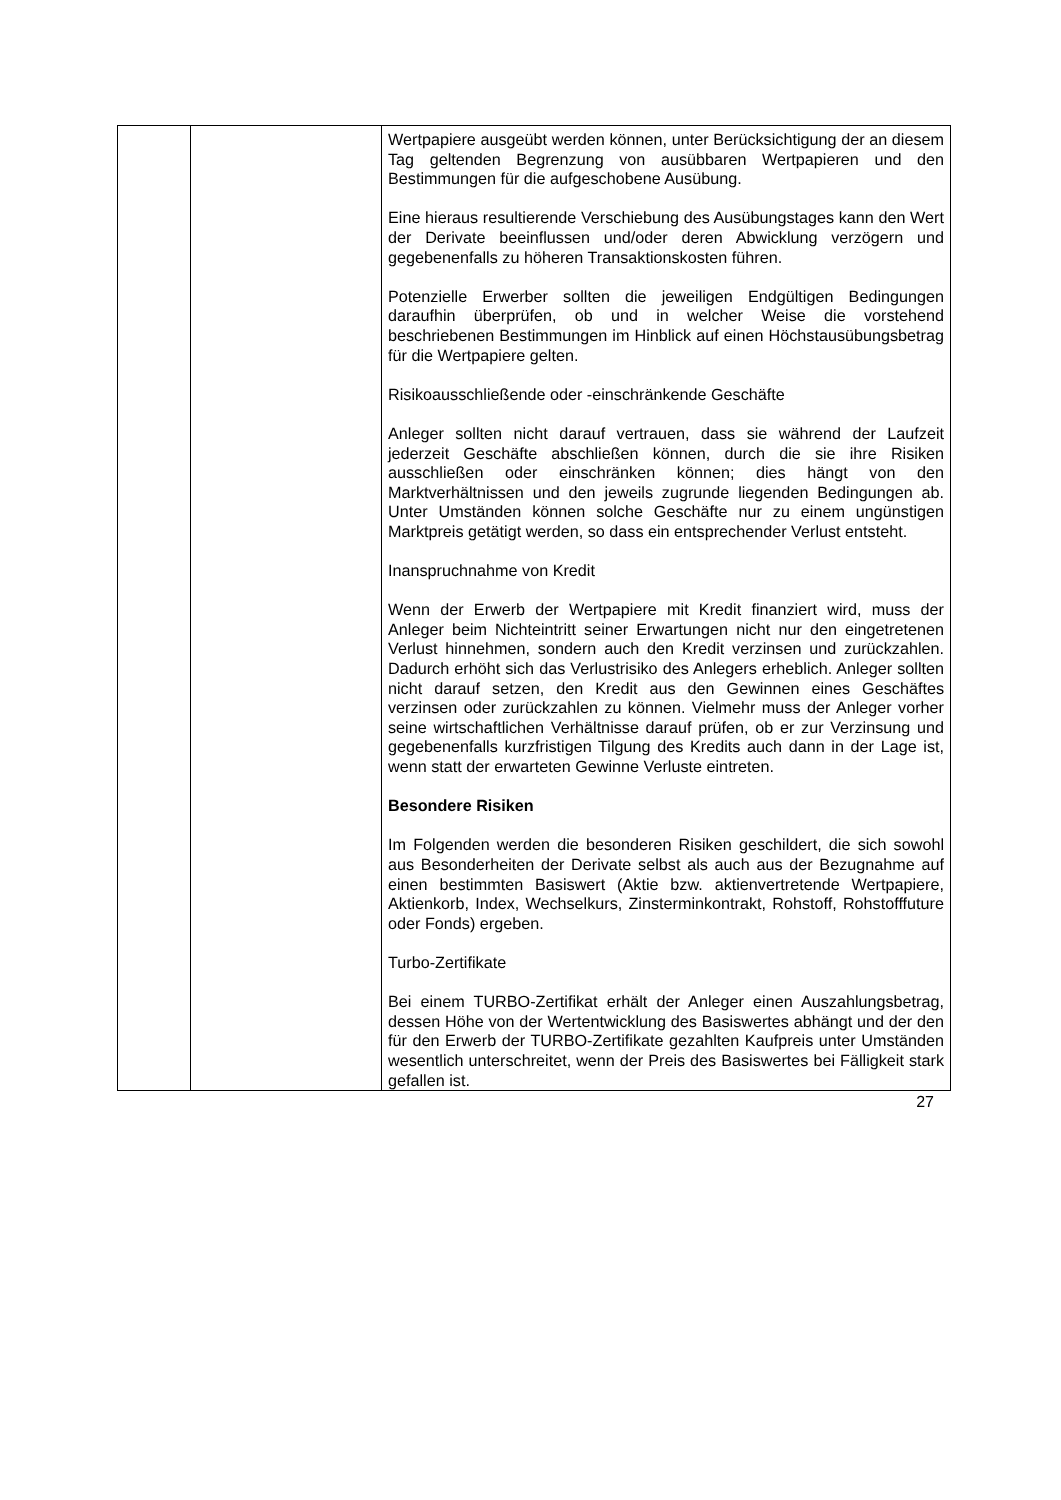| | | Wertpapiere ausgeübt werden können, unter Berücksichtigung der an diesem Tag geltenden Begrenzung von ausübbaren Wertpapieren und den Bestimmungen für die aufgeschobene Ausübung. Eine hieraus resultierende Verschiebung des Ausübungstages kann den Wert der Derivate beeinflussen und/oder deren Abwicklung verzögern und gegebenenfalls zu höheren Transaktionskosten führen. Potenzielle Erwerber sollten die jeweiligen Endgültigen Bedingungen daraufhin überprüfen, ob und in welcher Weise die vorstehend beschriebenen Bestimmungen im Hinblick auf einen Höchstausübungsbetrag für die Wertpapiere gelten. Risikoausschließende oder -einschränkende Geschäfte Anleger sollten nicht darauf vertrauen, dass sie während der Laufzeit jederzeit Geschäfte abschließen können, durch die sie ihre Risiken ausschließen oder einschränken können; dies hängt von den Marktverhältnissen und den jeweils zugrunde liegenden Bedingungen ab. Unter Umständen können solche Geschäfte nur zu einem ungünstigen Marktpreis getätigt werden, so dass ein entsprechender Verlust entsteht. Inanspruchnahme von Kredit Wenn der Erwerb der Wertpapiere mit Kredit finanziert wird, muss der Anleger beim Nichteintritt seiner Erwartungen nicht nur den eingetretenen Verlust hinnehmen, sondern auch den Kredit verzinsen und zurückzahlen. Dadurch erhöht sich das Verlustrisiko des Anlegers erheblich. Anleger sollten nicht darauf setzen, den Kredit aus den Gewinnen eines Geschäftes verzinsen oder zurückzahlen zu können. Vielmehr muss der Anleger vorher seine wirtschaftlichen Verhältnisse darauf prüfen, ob er zur Verzinsung und gegebenenfalls kurzfristigen Tilgung des Kredits auch dann in der Lage ist, wenn statt der erwarteten Gewinne Verluste eintreten. Besondere Risiken Im Folgenden werden die besonderen Risiken geschildert, die sich sowohl aus Besonderheiten der Derivate selbst als auch aus der Bezugnahme auf einen bestimmten Basiswert (Aktie bzw. aktienvertretende Wertpapiere, Aktienkorb, Index, Wechselkurs, Zinsterminkontrakt, Rohstoff, Rohstofffuture oder Fonds) ergeben. Turbo-Zertifikate Bei einem TURBO-Zertifikat erhält der Anleger einen Auszahlungsbetrag, dessen Höhe von der Wertentwicklung des Basiswertes abhängt und der den für den Erwerb der TURBO-Zertifikate gezahlten Kaufpreis unter Umständen wesentlich unterschreitet, wenn der Preis des Basiswertes bei Fälligkeit stark gefallen ist. |
27